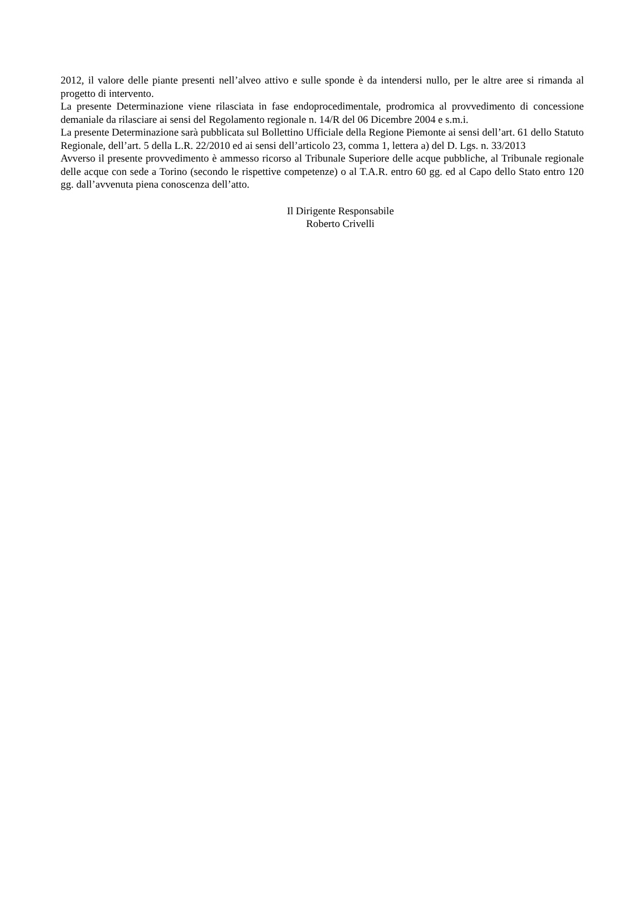2012, il valore delle piante presenti nell’alveo attivo e sulle sponde è da intendersi nullo, per le altre aree si rimanda al progetto di intervento.
La presente Determinazione viene rilasciata in fase endoprocedimentale, prodromica al provvedimento di concessione demaniale da rilasciare ai sensi del Regolamento regionale n. 14/R del 06 Dicembre 2004 e s.m.i.
La presente Determinazione sarà pubblicata sul Bollettino Ufficiale della Regione Piemonte ai sensi dell’art. 61 dello Statuto Regionale, dell’art. 5 della L.R. 22/2010 ed ai sensi dell’articolo 23, comma 1, lettera a) del D. Lgs. n. 33/2013
Avverso il presente provvedimento è ammesso ricorso al Tribunale Superiore delle acque pubbliche, al Tribunale regionale delle acque con sede a Torino (secondo le rispettive competenze) o al T.A.R. entro 60 gg. ed al Capo dello Stato entro 120 gg. dall’avvenuta piena conoscenza dell’atto.
Il Dirigente Responsabile
Roberto Crivelli